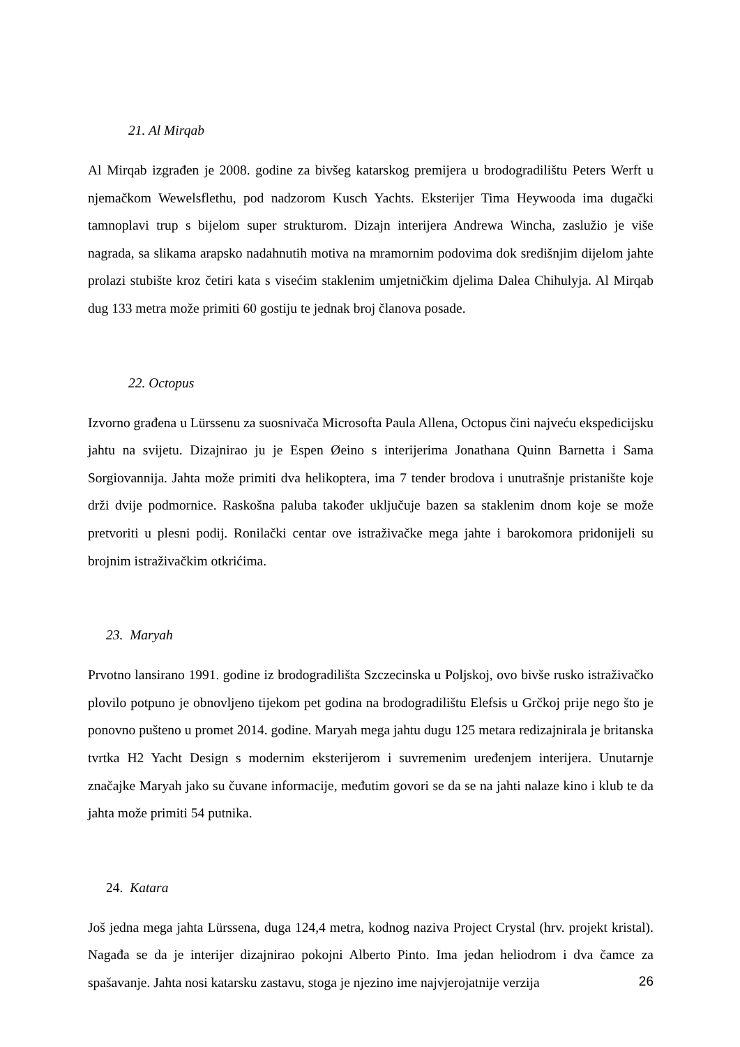21. Al Mirqab
Al Mirqab izgrađen je 2008. godine za bivšeg katarskog premijera u brodogradilištu Peters Werft u njemačkom Wewelsflethu, pod nadzorom Kusch Yachts. Eksterijer Tima Heywooda ima dugački tamnoplavi trup s bijelom super strukturom. Dizajn interijera Andrewa Wincha, zaslužio je više nagrada, sa slikama arapsko nadahnutih motiva na mramornim podovima dok središnjim dijelom jahte prolazi stubište kroz četiri kata s visećim staklenim umjetničkim djelima Dalea Chihulyja. Al Mirqab dug 133 metra može primiti 60 gostiju te jednak broj članova posade.
22. Octopus
Izvorno građena u Lürssenu za suosnivača Microsofta Paula Allena, Octopus čini najveću ekspedicijsku jahtu na svijetu. Dizajnirao ju je Espen Øeino s interijerima Jonathana Quinn Barnetta i Sama Sorgiovannija. Jahta može primiti dva helikoptera, ima 7 tender brodova i unutrašnje pristanište koje drži dvije podmornice. Raskošna paluba također uključuje bazen sa staklenim dnom koje se može pretvoriti u plesni podij. Ronilački centar ove istraživačke mega jahte i barokomora pridonijeli su brojnim istraživačkim otkrićima.
23. Maryah
Prvotno lansirano 1991. godine iz brodogradilišta Szczecinska u Poljskoj, ovo bivše rusko istraživačko plovilo potpuno je obnovljeno tijekom pet godina na brodogradilištu Elefsis u Grčkoj prije nego što je ponovno pušteno u promet 2014. godine. Maryah mega jahtu dugu 125 metara redizajnirala je britanska tvrtka H2 Yacht Design s modernim eksterijerom i suvremenim uređenjem interijera. Unutarnje značajke Maryah jako su čuvane informacije, međutim govori se da se na jahti nalaze kino i klub te da jahta može primiti 54 putnika.
24. Katara
Još jedna mega jahta Lürssena, duga 124,4 metra, kodnog naziva Project Crystal (hrv. projekt kristal). Nagađa se da je interijer dizajnirao pokojni Alberto Pinto. Ima jedan heliodrom i dva čamce za spašavanje. Jahta nosi katarsku zastavu, stoga je njezino ime najvjerojatnije verzija
26